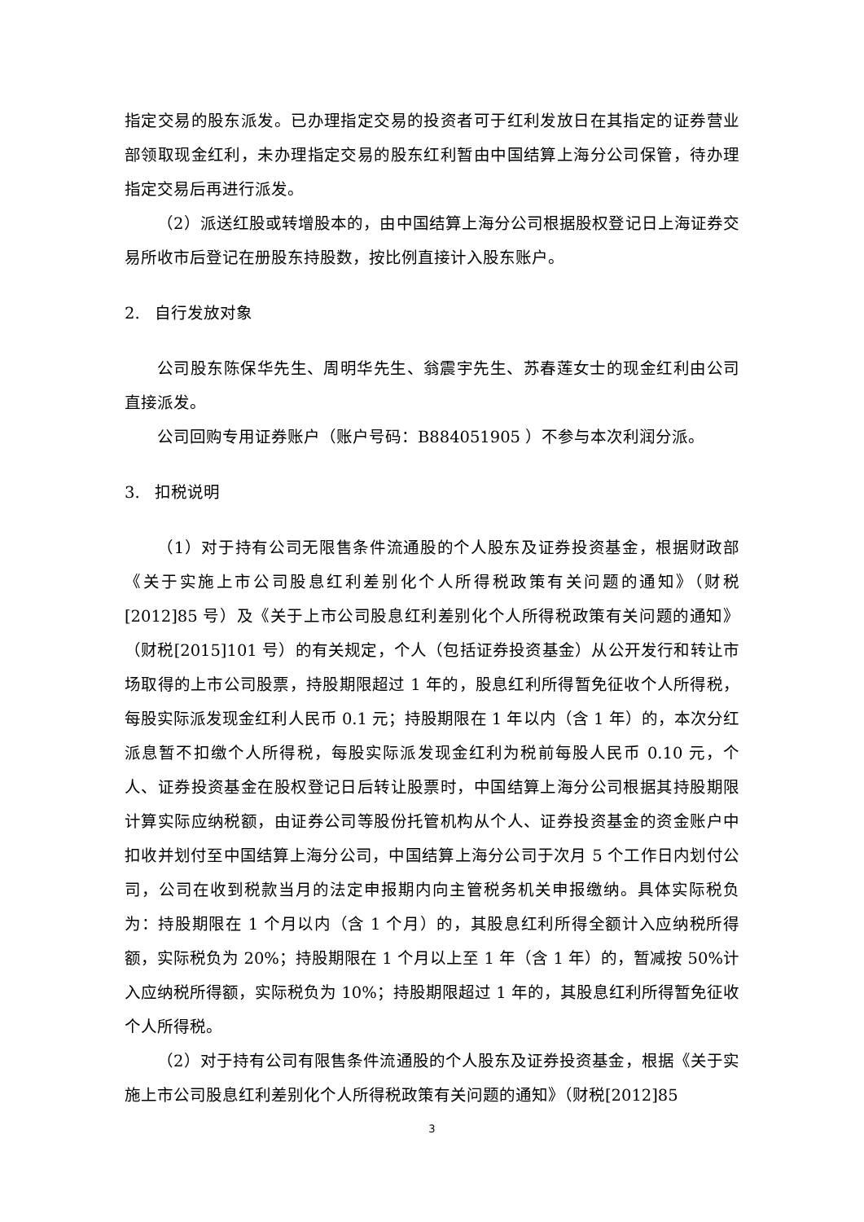指定交易的股东派发。已办理指定交易的投资者可于红利发放日在其指定的证券营业部领取现金红利，未办理指定交易的股东红利暂由中国结算上海分公司保管，待办理指定交易后再进行派发。
（2）派送红股或转增股本的，由中国结算上海分公司根据股权登记日上海证券交易所收市后登记在册股东持股数，按比例直接计入股东账户。
2. 自行发放对象
公司股东陈保华先生、周明华先生、翁震宇先生、苏春莲女士的现金红利由公司直接派发。
公司回购专用证券账户（账户号码：B884051905 ）不参与本次利润分派。
3. 扣税说明
（1）对于持有公司无限售条件流通股的个人股东及证券投资基金，根据财政部《关于实施上市公司股息红利差别化个人所得税政策有关问题的通知》（财税[2012]85 号）及《关于上市公司股息红利差别化个人所得税政策有关问题的通知》（财税[2015]101 号）的有关规定，个人（包括证券投资基金）从公开发行和转让市场取得的上市公司股票，持股期限超过 1 年的，股息红利所得暂免征收个人所得税，每股实际派发现金红利人民币 0.1 元；持股期限在 1 年以内（含 1 年）的，本次分红派息暂不扣缴个人所得税，每股实际派发现金红利为税前每股人民币 0.10 元，个人、证券投资基金在股权登记日后转让股票时，中国结算上海分公司根据其持股期限计算实际应纳税额，由证券公司等股份托管机构从个人、证券投资基金的资金账户中扣收并划付至中国结算上海分公司，中国结算上海分公司于次月 5 个工作日内划付公司，公司在收到税款当月的法定申报期内向主管税务机关申报缴纳。具体实际税负为：持股期限在 1 个月以内（含 1 个月）的，其股息红利所得全额计入应纳税所得额，实际税负为 20%；持股期限在 1 个月以上至 1 年（含 1 年）的，暂减按 50%计入应纳税所得额，实际税负为 10%；持股期限超过 1 年的，其股息红利所得暂免征收个人所得税。
（2）对于持有公司有限售条件流通股的个人股东及证券投资基金，根据《关于实施上市公司股息红利差别化个人所得税政策有关问题的通知》（财税[2012]85
3